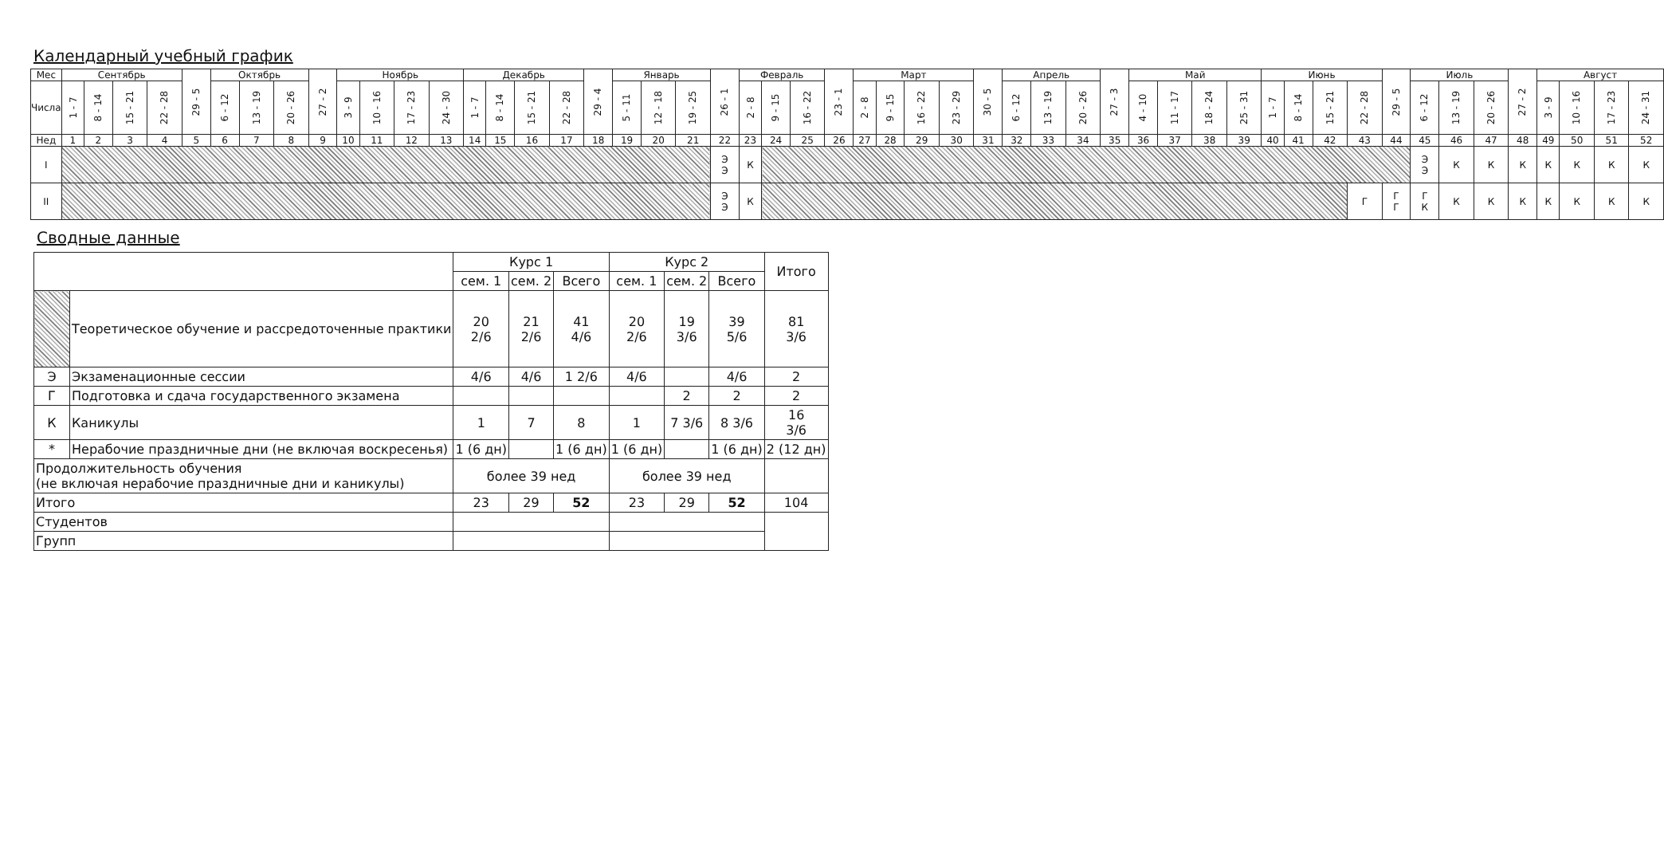Календарный учебный график
| Мес | Сентябрь | | | | 29 - 5 | Октябрь | | | 27 - 2 | Ноябрь | | | | Декабрь | | | | 29 - 4 | Январь | | | 26 - 1 | Февраль | | | 23 - 1 | Март | | | | 30 - 5 | Апрель | | | 27 - 3 | Май | | | | Июнь | | | | 29 - 5 | Июль | | | 27 - 2 | Август | | | |
| --- | --- | --- | --- | --- | --- | --- | --- | --- | --- | --- | --- | --- | --- | --- | --- | --- | --- | --- | --- | --- | --- | --- | --- | --- | --- | --- | --- | --- | --- | --- | --- | --- | --- | --- | --- | --- | --- | --- | --- | --- | --- | --- | --- | --- | --- | --- | --- | --- | --- | --- | --- | --- |
| Числа | 1 - 7 | 8 - 14 | 15 - 21 | 22 - 28 | | 6 - 12 | 13 - 19 | 20 - 26 | | 3 - 9 | 10 - 16 | 17 - 23 | 24 - 30 | 1 - 7 | 8 - 14 | 15 - 21 | 22 - 28 | | 5 - 11 | 12 - 18 | 19 - 25 | | 2 - 8 | 9 - 15 | 16 - 22 | | 2 - 8 | 9 - 15 | 16 - 22 | 23 - 29 | | 6 - 12 | 13 - 19 | 20 - 26 | | 4 - 10 | 11 - 17 | 18 - 24 | 25 - 31 | 1 - 7 | 8 - 14 | 15 - 21 | 22 - 28 | | 6 - 12 | 13 - 19 | 20 - 26 | | 3 - 9 | 10 - 16 | 17 - 23 | 24 - 31 |
| Нед | 1 | 2 | 3 | 4 | 5 | 6 | 7 | 8 | 9 | 10 | 11 | 12 | 13 | 14 | 15 | 16 | 17 | 18 | 19 | 20 | 21 | 22 | 23 | 24 | 25 | 26 | 27 | 28 | 29 | 30 | 31 | 32 | 33 | 34 | 35 | 36 | 37 | 38 | 39 | 40 | 41 | 42 | 43 | 44 | 45 | 46 | 47 | 48 | 49 | 50 | 51 | 52 |
| I | | | | | | | | | | | | | | | | | | | | | | Э Э | К | | | | | | | | | | | | | | | | | | | | | | Э Э | К | К | К | К | К | К | К |
| II | | | | | | | | | | | | | | | | | | | | | | Э Э | К | | | | | | | | | | | | | | | | | | | | Г | Г Г | Г К | К | К | К | К | К | К | К |
Сводные данные
| | | Курс 1 | | | Курс 2 | | | Итого |
| --- | --- | --- | --- | --- | --- | --- | --- | --- |
| | | сем. 1 | сем. 2 | Всего | сем. 1 | сем. 2 | Всего | |
| | Теоретическое обучение и рассредоточенные практики | 20 2/6 | 21 2/6 | 41 4/6 | 20 2/6 | 19 3/6 | 39 5/6 | 81 3/6 |
| Э | Экзаменационные сессии | 4/6 | 4/6 | 1 2/6 | 4/6 | | 4/6 | 2 |
| Г | Подготовка и сдача государственного экзамена | | | | | 2 | 2 | 2 |
| К | Каникулы | 1 | 7 | 8 | 1 | 7 3/6 | 8 3/6 | 16 3/6 |
| * | Нерабочие праздничные дни (не включая воскресенья) | 1 (6 дн) | | 1 (6 дн) | 1 (6 дн) | | 1 (6 дн) | 2 (12 дн) |
| Продолжительность обучения (не включая нерабочие праздничные дни и каникулы) | | более 39 нед | | | более 39 нед | | | |
| Итого | | 23 | 29 | 52 | 23 | 29 | 52 | 104 |
| Студентов | | | | | | | | |
| Групп | | | | | | | | |